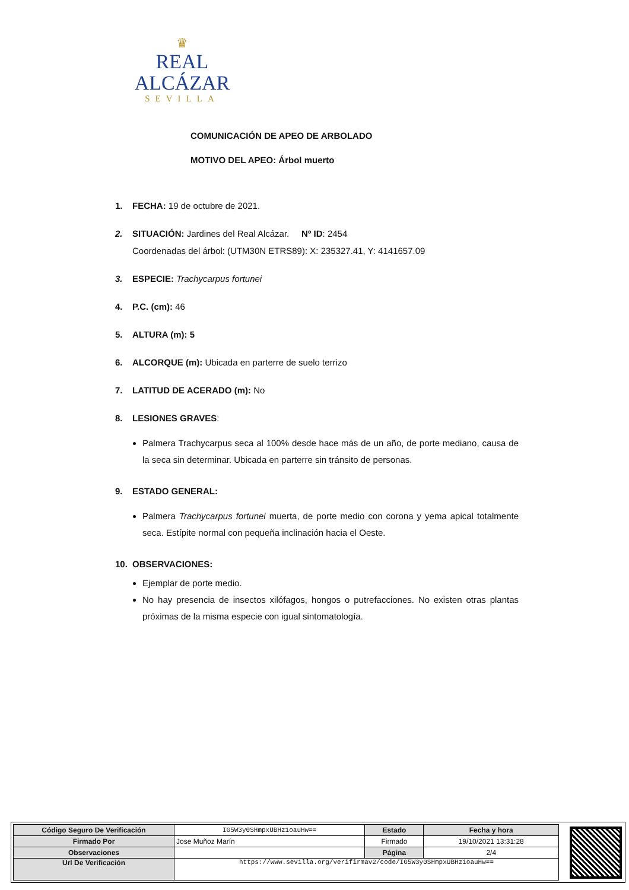♛
REAL ALCÁZAR
SEVILLA
COMUNICACIÓN DE APEO DE ARBOLADO
MOTIVO DEL APEO: Árbol muerto
1. FECHA: 19 de octubre de 2021.
2. SITUACIÓN: Jardines del Real Alcázar. Nº ID: 2454
Coordenadas del árbol: (UTM30N ETRS89): X: 235327.41, Y: 4141657.09
3. ESPECIE: Trachycarpus fortunei
4. P.C. (cm): 46
5. ALTURA (m): 5
6. ALCORQUE (m): Ubicada en parterre de suelo terrizo
7. LATITUD DE ACERADO (m): No
8. LESIONES GRAVES:
Palmera Trachycarpus seca al 100% desde hace más de un año, de porte mediano, causa de la seca sin determinar. Ubicada en parterre sin tránsito de personas.
9. ESTADO GENERAL:
Palmera Trachycarpus fortunei muerta, de porte medio con corona y yema apical totalmente seca. Estípite normal con pequeña inclinación hacia el Oeste.
10. OBSERVACIONES:
Ejemplar de porte medio.
No hay presencia de insectos xilófagos, hongos o putrefacciones. No existen otras plantas próximas de la misma especie con igual sintomatología.
| Código Seguro De Verificación | IG5W3y0SHmpxUBHz1oauHw== | Estado | Fecha y hora |
| Firmado Por | Jose Muñoz Marín | Firmado | 19/10/2021 13:31:28 |
| Observaciones | | Página | 2/4 |
| Url De Verificación | https://www.sevilla.org/verifirmav2/code/IG5W3y0SHmpxUBHz1oauHw== | | |